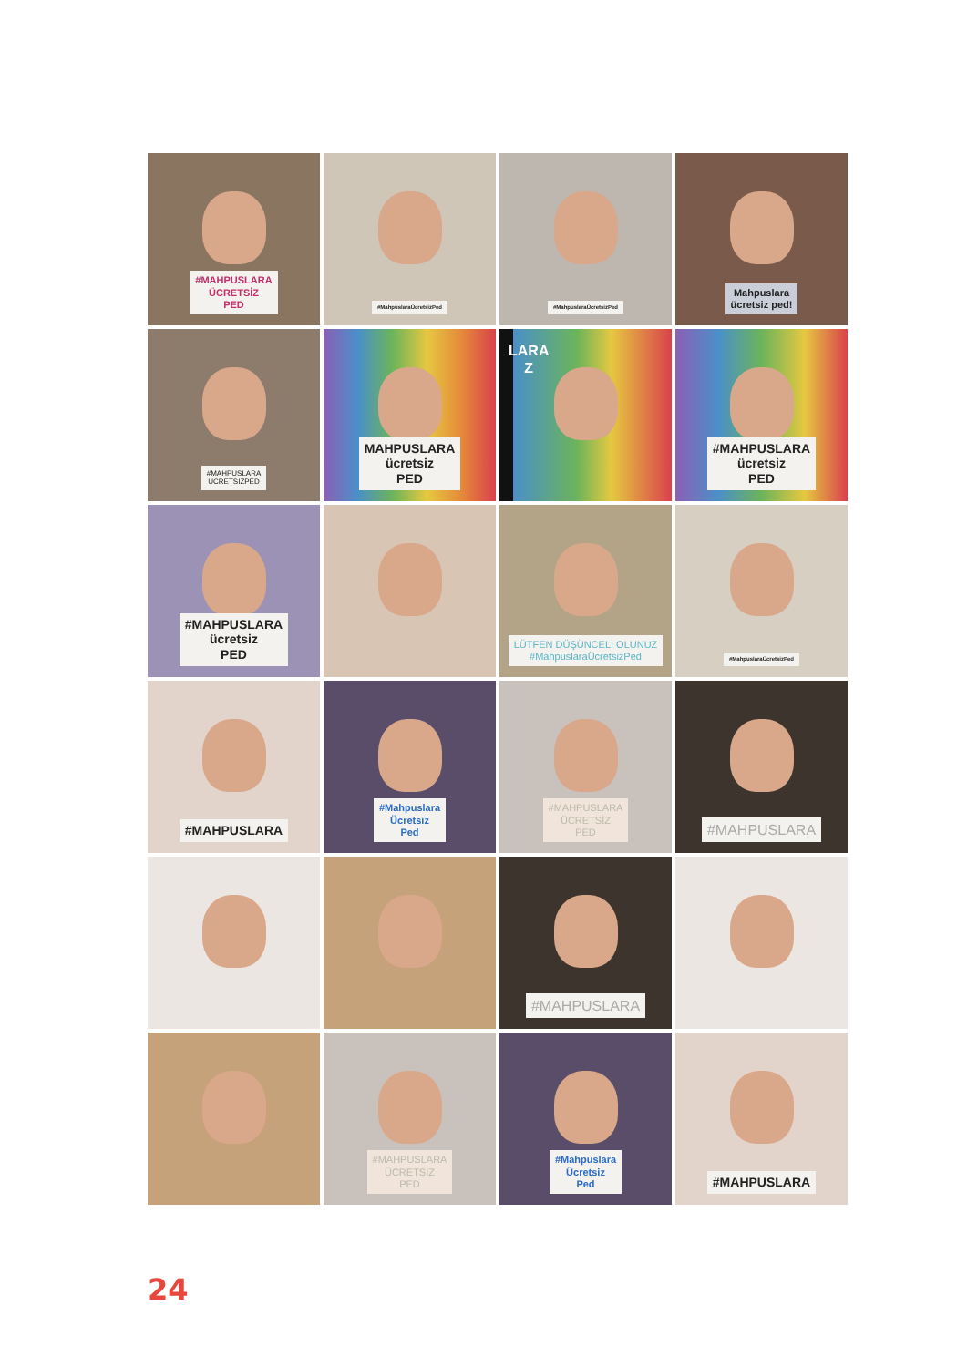#MAHPUSLARA
ÜCRETSİZ
PED
#MahpuslaraÜcretsizPed
#MahpuslaraÜcretsizPed
Mahpuslara
ücretsiz ped!
#MAHPUSLARA
ÜCRETSİZPED
MAHPUSLARA
ücretsiz
PED
LARA
Z
#MAHPUSLARA
ücretsiz
PED
#MAHPUSLARA
ücretsiz
PED
LÜTFEN DÜŞÜNCELİ OLUNUZ
#MahpuslaraÜcretsizPed
#MahpuslaraÜcretsizPed
#MAHPUSLARA
#Mahpuslara
Ücretsiz
Ped
#MAHPUSLARA
ÜCRETSİZ
PED
#MAHPUSLARA
#MAHPUSLARA
#MAHPUSLARA
ÜCRETSİZ
PED
#Mahpuslara
Ücretsiz
Ped
#MAHPUSLARA
24